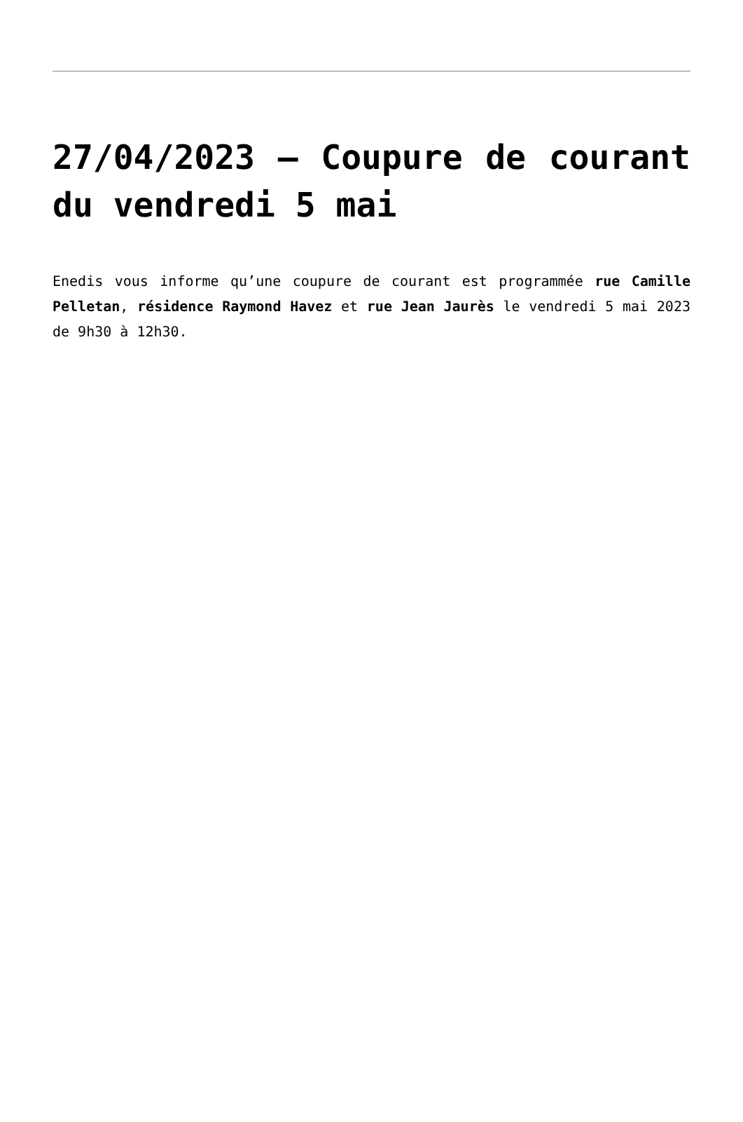27/04/2023 – Coupure de courant du vendredi 5 mai
Enedis vous informe qu’une coupure de courant est programmée rue Camille Pelletan, résidence Raymond Havez et rue Jean Jaurès le vendredi 5 mai 2023 de 9h30 à 12h30.